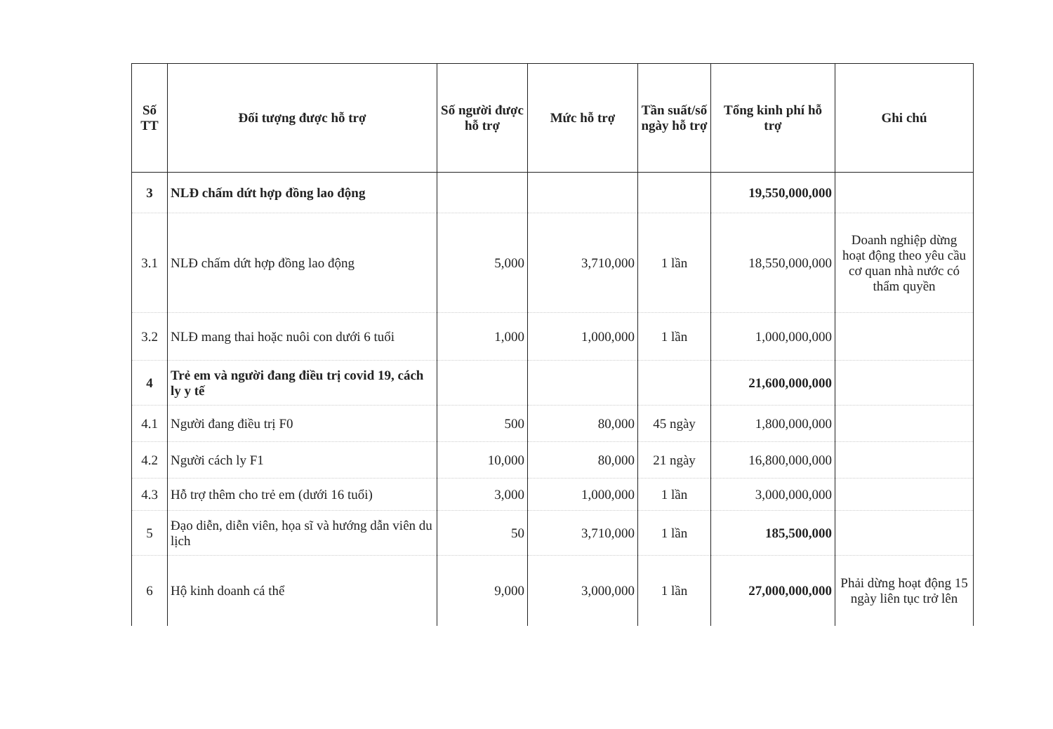| Số TT | Đối tượng được hỗ trợ | Số người được hỗ trợ | Mức hỗ trợ | Tần suất/số ngày hỗ trợ | Tổng kinh phí hỗ trợ | Ghi chú |
| --- | --- | --- | --- | --- | --- | --- |
| 3 | NLĐ chấm dứt hợp đồng lao động | | | | 19,550,000,000 | |
| 3.1 | NLĐ chấm dứt hợp đồng lao động | 5,000 | 3,710,000 | 1 lần | 18,550,000,000 | Doanh nghiệp dừng hoạt động theo yêu cầu cơ quan nhà nước có thẩm quyền |
| 3.2 | NLĐ mang thai hoặc nuôi con dưới 6 tuổi | 1,000 | 1,000,000 | 1 lần | 1,000,000,000 | |
| 4 | Trẻ em và người đang điều trị covid 19, cách ly y tế | | | | 21,600,000,000 | |
| 4.1 | Người đang điều trị F0 | 500 | 80,000 | 45 ngày | 1,800,000,000 | |
| 4.2 | Người cách ly F1 | 10,000 | 80,000 | 21 ngày | 16,800,000,000 | |
| 4.3 | Hỗ trợ thêm cho trẻ em (dưới 16 tuổi) | 3,000 | 1,000,000 | 1 lần | 3,000,000,000 | |
| 5 | Đạo diễn, diễn viên, họa sĩ và hướng dẫn viên du lịch | 50 | 3,710,000 | 1 lần | 185,500,000 | |
| 6 | Hộ kinh doanh cá thể | 9,000 | 3,000,000 | 1 lần | 27,000,000,000 | Phải dừng hoạt động 15 ngày liên tục trở lên |